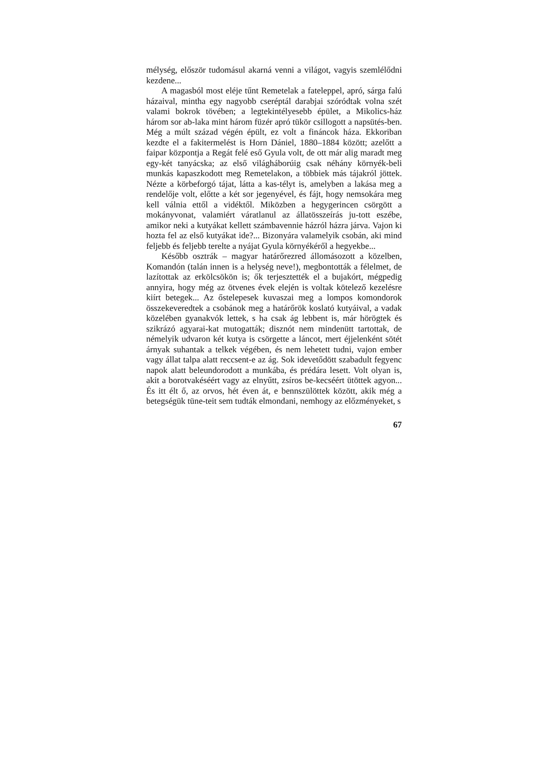mélység, először tudomásul akarná venni a világot, vagyis szemlélődni kezdene...
A magasból most eléje tűnt Remetelak a fateleppel, apró, sárga falú házaival, mintha egy nagyobb cseréptál darabjai szóródtak volna szét valami bokrok tövében; a legtekintélyesebb épület, a Mikolics-ház három sor ab-laka mint három füzér apró tükör csillogott a napsütés-ben. Még a múlt század végén épült, ez volt a fináncok háza. Ekkoriban kezdte el a fakitermelést is Horn Dániel, 1880–1884 között; azelőtt a faipar központja a Regát felé eső Gyula volt, de ott már alig maradt meg egy-két tanyácska; az első világháborúig csak néhány környék-beli munkás kapaszkodott meg Remetelakon, a többiek más tájakról jöttek. Nézte a körbeforgó tájat, látta a kas-télyt is, amelyben a lakása meg a rendelője volt, előtte a két sor jegenyével, és fájt, hogy nemsokára meg kell válnia ettől a vidéktől. Miközben a hegygerincen csörgött a mokányvonat, valamiért váratlanul az állatösszeírás ju-tott eszébe, amikor neki a kutyákat kellett számbavennie házról házra járva. Vajon ki hozta fel az első kutyákat ide?... Bizonyára valamelyik csobán, aki mind feljebb és feljebb terelte a nyájat Gyula környékéről a hegyekbe...
Később osztrák – magyar határőrezred állomásozott a közelben, Komandón (talán innen is a helység neve!), megbontották a félelmet, de lazítottak az erkölcsökön is; ők terjesztették el a bujakórt, mégpedig annyira, hogy még az ötvenes évek elején is voltak kötelező kezelésre kiírt betegek... Az őstelepesek kuvaszai meg a lompos komondorok összekeveredtek a csobánok meg a határőrök koslató kutyáival, a vadak közelében gyanakvók lettek, s ha csak ág lebbent is, már hörögtek és szikrázó agyarai-kat mutogatták; disznót nem mindenütt tartottak, de némelyik udvaron két kutya is csörgette a láncot, mert éjjelenként sötét árnyak suhantak a telkek végében, és nem lehetett tudni, vajon ember vagy állat talpa alatt reccsent-e az ág. Sok idevetődött szabadult fegyenc napok alatt beleundorodott a munkába, és prédára lesett. Volt olyan is, akit a borotvakéséért vagy az elnyűtt, zsíros be-kecséért ütöttek agyon... És itt élt ő, az orvos, hét éven át, e bennszülöttek között, akik még a betegségük tüne-teit sem tudták elmondani, nemhogy az előzményeket, s
67